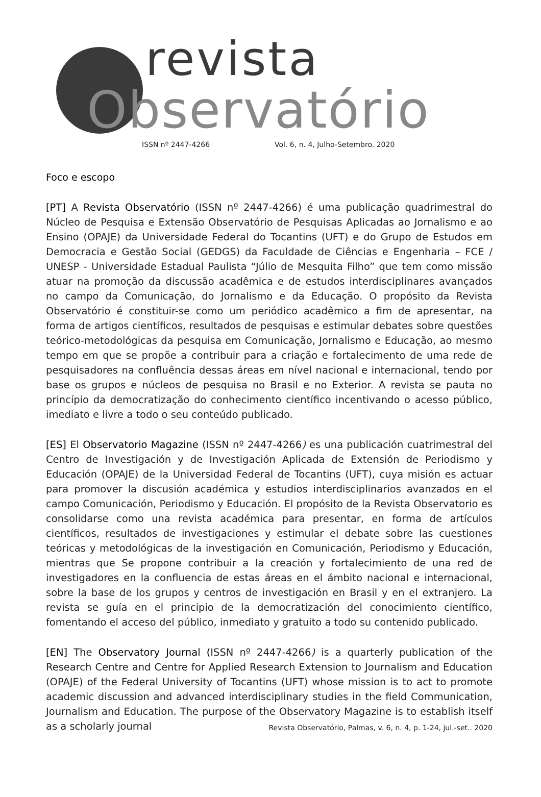revista
Observatório
ISSN nº 2447-4266 Vol. 6, n. 4, Julho-Setembro. 2020
Foco e escopo
[PT] A Revista Observatório (ISSN nº 2447-4266) é uma publicação quadrimestral do Núcleo de Pesquisa e Extensão Observatório de Pesquisas Aplicadas ao Jornalismo e ao Ensino (OPAJE) da Universidade Federal do Tocantins (UFT) e do Grupo de Estudos em Democracia e Gestão Social (GEDGS) da Faculdade de Ciências e Engenharia – FCE / UNESP - Universidade Estadual Paulista “Júlio de Mesquita Filho” que tem como missão atuar na promoção da discussão acadêmica e de estudos interdisciplinares avançados no campo da Comunicação, do Jornalismo e da Educação. O propósito da Revista Observatório é constituir-se como um periódico acadêmico a fim de apresentar, na forma de artigos científicos, resultados de pesquisas e estimular debates sobre questões teórico-metodológicas da pesquisa em Comunicação, Jornalismo e Educação, ao mesmo tempo em que se propõe a contribuir para a criação e fortalecimento de uma rede de pesquisadores na confluência dessas áreas em nível nacional e internacional, tendo por base os grupos e núcleos de pesquisa no Brasil e no Exterior. A revista se pauta no princípio da democratização do conhecimento científico incentivando o acesso público, imediato e livre a todo o seu conteúdo publicado.
[ES] El Observatorio Magazine (ISSN nº 2447-4266) es una publicación cuatrimestral del Centro de Investigación y de Investigación Aplicada de Extensión de Periodismo y Educación (OPAJE) de la Universidad Federal de Tocantins (UFT), cuya misión es actuar para promover la discusión académica y estudios interdisciplinarios avanzados en el campo Comunicación, Periodismo y Educación. El propósito de la Revista Observatorio es consolidarse como una revista académica para presentar, en forma de artículos científicos, resultados de investigaciones y estimular el debate sobre las cuestiones teóricas y metodológicas de la investigación en Comunicación, Periodismo y Educación, mientras que Se propone contribuir a la creación y fortalecimiento de una red de investigadores en la confluencia de estas áreas en el ámbito nacional e internacional, sobre la base de los grupos y centros de investigación en Brasil y en el extranjero. La revista se guía en el principio de la democratización del conocimiento científico, fomentando el acceso del público, inmediato y gratuito a todo su contenido publicado.
[EN] The Observatory Journal (ISSN nº 2447-4266) is a quarterly publication of the Research Centre and Centre for Applied Research Extension to Journalism and Education (OPAJE) of the Federal University of Tocantins (UFT) whose mission is to act to promote academic discussion and advanced interdisciplinary studies in the field Communication, Journalism and Education. The purpose of the Observatory Magazine is to establish itself as a scholarly journal
Revista Observatório, Palmas, v. 6, n. 4, p. 1-24, jul.-set.. 2020